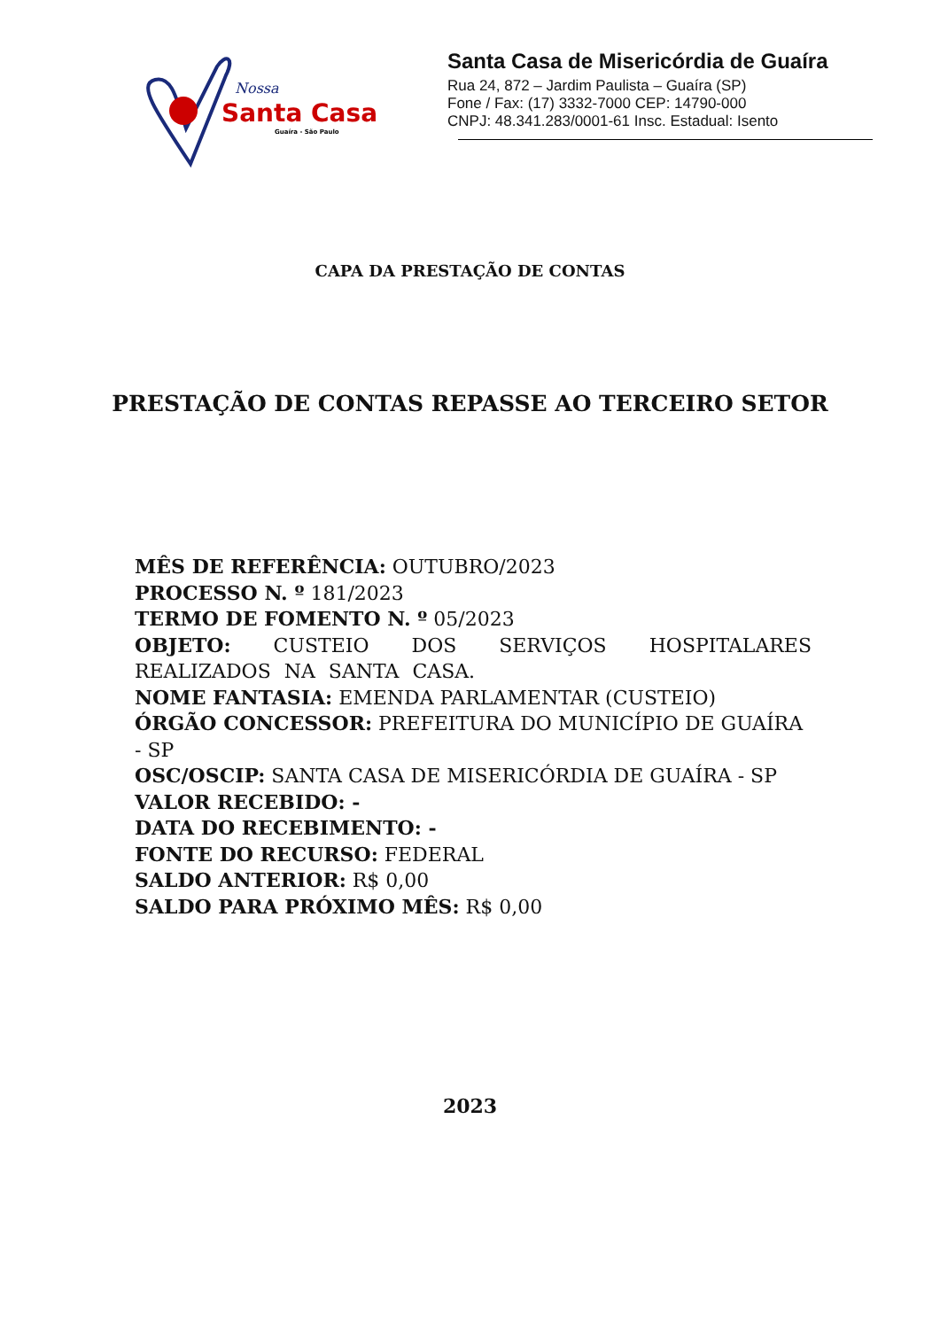Nossa
Santa Casa
Guaíra - São Paulo
Santa Casa de Misericórdia de Guaíra
Rua 24, 872 – Jardim Paulista – Guaíra (SP)
Fone / Fax: (17) 3332-7000 CEP: 14790-000
CNPJ: 48.341.283/0001-61 Insc. Estadual: Isento
CAPA DA PRESTAÇÃO DE CONTAS
PRESTAÇÃO DE CONTAS REPASSE AO TERCEIRO SETOR
MÊS DE REFERÊNCIA: OUTUBRO/2023
PROCESSO N. º 181/2023
TERMO DE FOMENTO N. º 05/2023
OBJETO: CUSTEIO DOS SERVIÇOS HOSPITALARES REALIZADOS NA SANTA CASA.
NOME FANTASIA: EMENDA PARLAMENTAR (CUSTEIO)
ÓRGÃO CONCESSOR: PREFEITURA DO MUNICÍPIO DE GUAÍRA - SP
OSC/OSCIP: SANTA CASA DE MISERICÓRDIA DE GUAÍRA - SP
VALOR RECEBIDO: -
DATA DO RECEBIMENTO: -
FONTE DO RECURSO: FEDERAL
SALDO ANTERIOR: R$ 0,00
SALDO PARA PRÓXIMO MÊS: R$ 0,00
2023